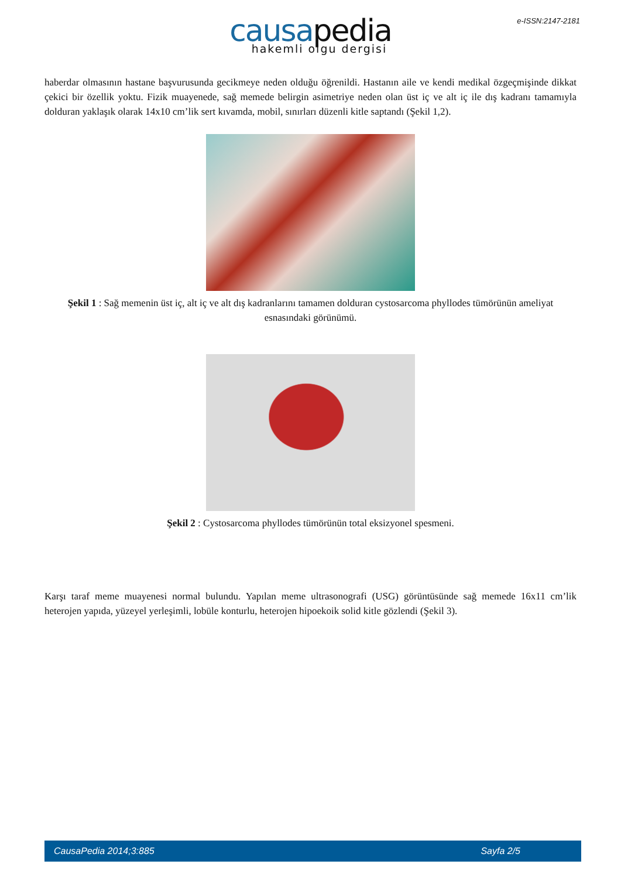e-ISSN:2147-2181
causa pedia
hakemli olgu dergisi
haberdar olmasının hastane başvurusunda gecikmeye neden olduğu öğrenildi. Hastanın aile ve kendi medikal özgeçmişinde dikkat çekici bir özellik yoktu. Fizik muayenede, sağ memede belirgin asimetriye neden olan üst iç ve alt iç ile dış kadranı tamamıyla dolduran yaklaşık olarak 14x10 cm’lik sert kıvamda, mobil, sınırları düzenli kitle saptandı (Şekil 1,2).
Şekil 1 : Sağ memenin üst iç, alt iç ve alt dış kadranlarını tamamen dolduran cystosarcoma phyllodes tümörünün ameliyat esnasındaki görünümü.
Şekil 2 : Cystosarcoma phyllodes tümörünün total eksizyonel spesmeni.
Karşı taraf meme muayenesi normal bulundu. Yapılan meme ultrasonografi (USG) görüntüsünde sağ memede 16x11 cm’lik heterojen yapıda, yüzeyel yerleşimli, lobüle konturlu, heterojen hipoekoik solid kitle gözlendi (Şekil 3).
CausaPedia 2014;3:885 Sayfa 2/5